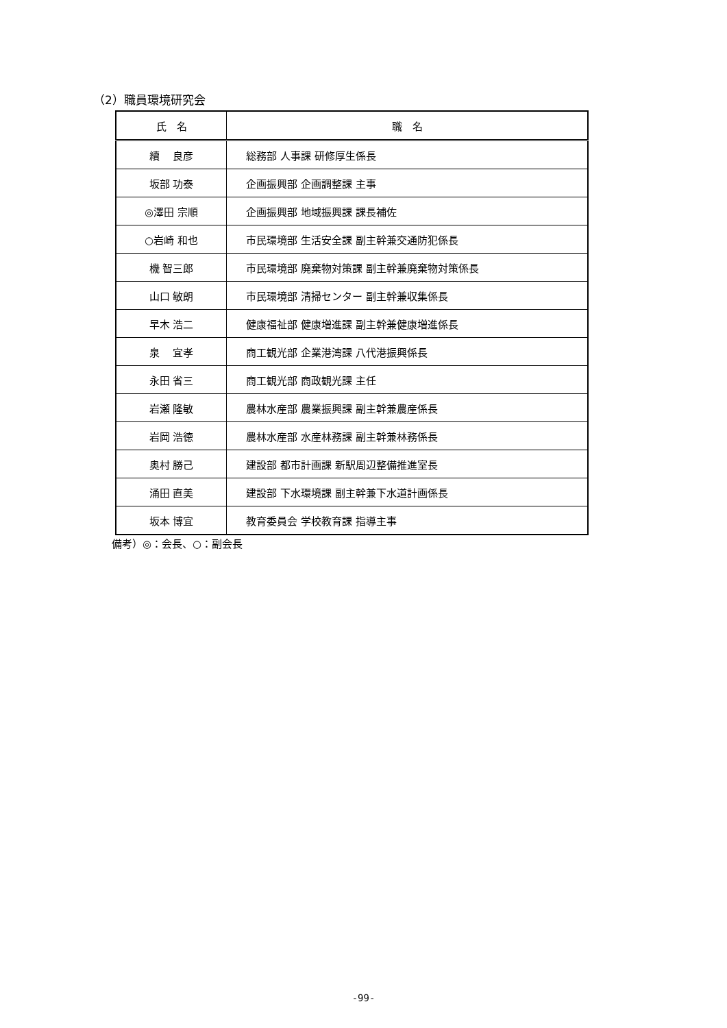（2）職員環境研究会
| 氏 名 | 職 名 |
| --- | --- |
| 續 良彦 | 総務部 人事課 研修厚生係長 |
| 坂部 功泰 | 企画振興部 企画調整課 主事 |
| ◎澤田 宗順 | 企画振興部 地域振興課 課長補佐 |
| ○岩崎 和也 | 市民環境部 生活安全課 副主幹兼交通防犯係長 |
| 機 智三郎 | 市民環境部 廃棄物対策課 副主幹兼廃棄物対策係長 |
| 山口 敏朗 | 市民環境部 清掃センター 副主幹兼収集係長 |
| 早木 浩二 | 健康福祉部 健康増進課 副主幹兼健康増進係長 |
| 泉 宜孝 | 商工観光部 企業港湾課 八代港振興係長 |
| 永田 省三 | 商工観光部 商政観光課 主任 |
| 岩瀬 隆敏 | 農林水産部 農業振興課 副主幹兼農産係長 |
| 岩岡 浩徳 | 農林水産部 水産林務課 副主幹兼林務係長 |
| 奥村 勝己 | 建設部 都市計画課 新駅周辺整備推進室長 |
| 涌田 直美 | 建設部 下水環境課 副主幹兼下水道計画係長 |
| 坂本 博宜 | 教育委員会 学校教育課 指導主事 |
備考）◎：会長、○：副会長
-99-